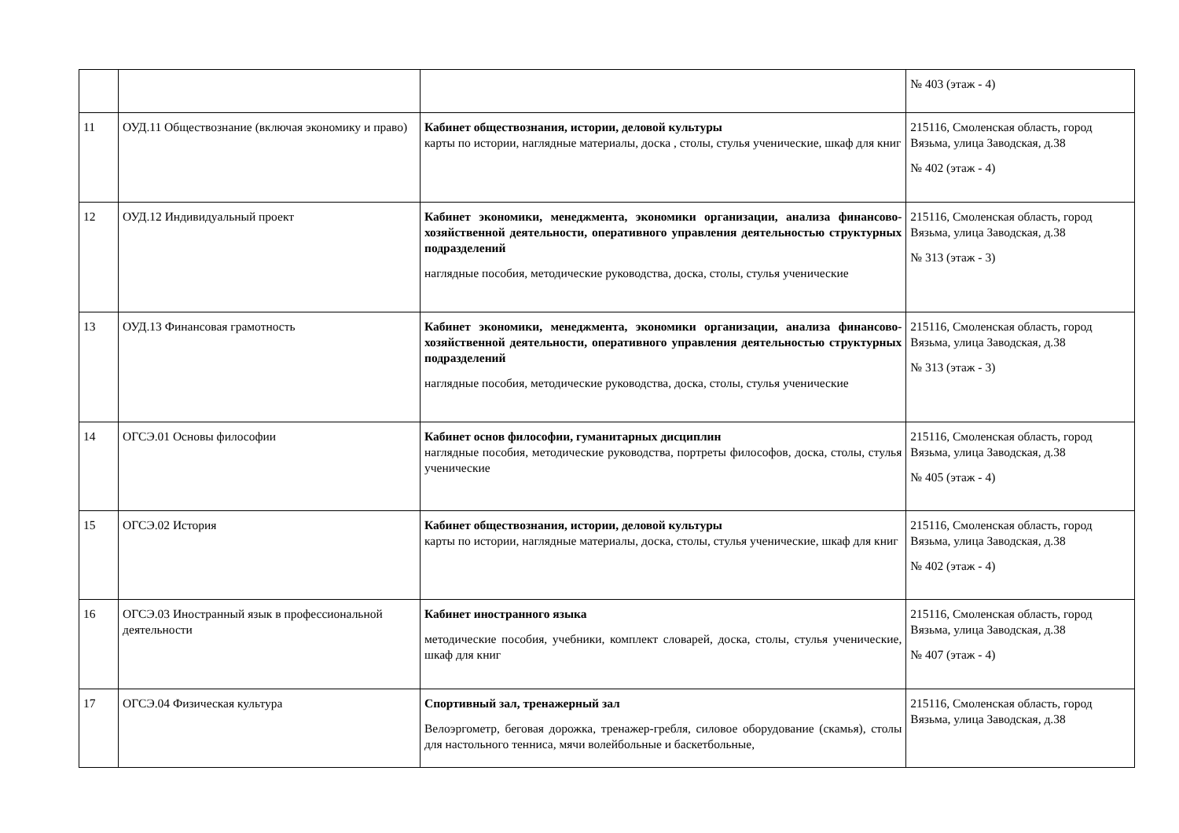| | | | № 403 (этаж - 4) |
| 11 | ОУД.11 Обществознание (включая экономику и право) | Кабинет обществознания, истории, деловой культуры карты по истории, наглядные материалы, доска , столы, стулья ученические, шкаф для книг | 215116, Смоленская область, город Вязьма, улица Заводская, д.38 № 402 (этаж - 4) |
| 12 | ОУД.12 Индивидуальный проект | Кабинет экономики, менеджмента, экономики организации, анализа финансово-хозяйственной деятельности, оперативного управления деятельностью структурных подразделений наглядные пособия, методические руководства, доска, столы, стулья ученические | 215116, Смоленская область, город Вязьма, улица Заводская, д.38 № 313 (этаж - 3) |
| 13 | ОУД.13 Финансовая грамотность | Кабинет экономики, менеджмента, экономики организации, анализа финансово-хозяйственной деятельности, оперативного управления деятельностью структурных подразделений наглядные пособия, методические руководства, доска, столы, стулья ученические | 215116, Смоленская область, город Вязьма, улица Заводская, д.38 № 313 (этаж - 3) |
| 14 | ОГСЭ.01 Основы философии | Кабинет основ философии, гуманитарных дисциплин наглядные пособия, методические руководства, портреты философов, доска, столы, стулья ученические | 215116, Смоленская область, город Вязьма, улица Заводская, д.38 № 405 (этаж - 4) |
| 15 | ОГСЭ.02 История | Кабинет обществознания, истории, деловой культуры карты по истории, наглядные материалы, доска, столы, стулья ученические, шкаф для книг | 215116, Смоленская область, город Вязьма, улица Заводская, д.38 № 402 (этаж - 4) |
| 16 | ОГСЭ.03 Иностранный язык в профессиональной деятельности | Кабинет иностранного языка методические пособия, учебники, комплект словарей, доска, столы, стулья ученические, шкаф для книг | 215116, Смоленская область, город Вязьма, улица Заводская, д.38 № 407 (этаж - 4) |
| 17 | ОГСЭ.04 Физическая культура | Спортивный зал, тренажерный зал Велоэргометр, беговая дорожка, тренажер-гребля, силовое оборудование (скамья), столы для настольного тенниса, мячи волейбольные и баскетбольные, | 215116, Смоленская область, город Вязьма, улица Заводская, д.38 |